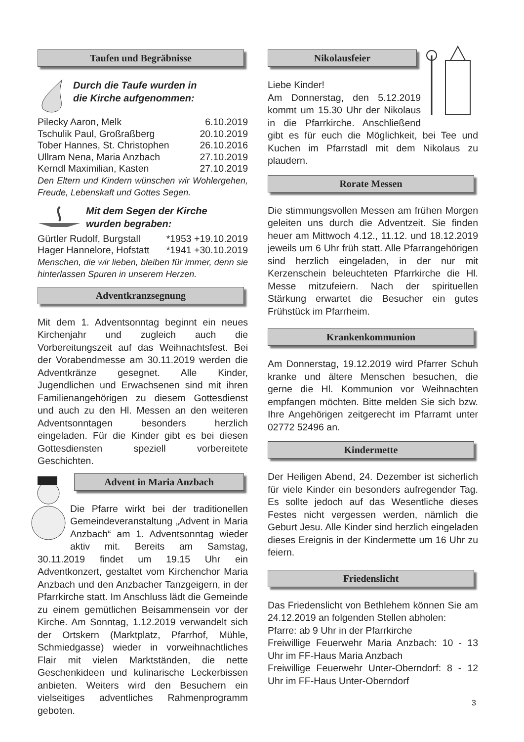Taufen und Begräbnisse
Durch die Taufe wurden in
die Kirche aufgenommen:
| Pilecky Aaron, Melk | 6.10.2019 |
| Tschulik Paul, Großraßberg | 20.10.2019 |
| Tober Hannes, St. Christophen | 26.10.2016 |
| Ullram Nena, Maria Anzbach | 27.10.2019 |
| Kerndl Maximilian, Kasten | 27.10.2019 |
Den Eltern und Kindern wünschen wir Wohlergehen, Freude, Lebenskaft und Gottes Segen.
Mit dem Segen der Kirche
wurden begraben:
| Gürtler Rudolf, Burgstall | *1953 +19.10.2019 |
| Hager Hannelore, Hofstatt | *1941 +30.10.2019 |
Menschen, die wir lieben, bleiben für immer, denn sie hinterlassen Spuren in unserem Herzen.
Adventkranzsegnung
Mit dem 1. Adventsonntag beginnt ein neues Kirchenjahr und zugleich auch die Vorbereitungszeit auf das Weihnachtsfest. Bei der Vorabendmesse am 30.11.2019 werden die Adventkränze gesegnet. Alle Kinder, Jugendlichen und Erwachsenen sind mit ihren Familienangehörigen zu diesem Gottesdienst und auch zu den Hl. Messen an den weiteren Adventsonntagen besonders herzlich eingeladen. Für die Kinder gibt es bei diesen Gottesdiensten speziell vorbereitete Geschichten.
Advent in Maria Anzbach
Die Pfarre wirkt bei der traditionellen Gemeindeveranstaltung „Advent in Maria Anzbach“ am 1. Adventsonntag wieder aktiv mit. Bereits am Samstag, 30.11.2019 findet um 19.15 Uhr ein Adventkonzert, gestaltet vom Kirchenchor Maria Anzbach und den Anzbacher Tanzgeigern, in der Pfarrkirche statt. Im Anschluss lädt die Gemeinde zu einem gemütlichen Beisammensein vor der Kirche. Am Sonntag, 1.12.2019 verwandelt sich der Ortskern (Marktplatz, Pfarrhof, Mühle, Schmiedgasse) wieder in vorweihnachtliches Flair mit vielen Marktständen, die nette Geschenkideen und kulinarische Leckerbissen anbieten. Weiters wird den Besuchern ein vielseitiges adventliches Rahmenprogramm geboten.
Nikolausfeier
Liebe Kinder!
Am Donnerstag, den 5.12.2019 kommt um 15.30 Uhr der Nikolaus in die Pfarrkirche. Anschließend gibt es für euch die Möglichkeit, bei Tee und Kuchen im Pfarrstadl mit dem Nikolaus zu plaudern.
Rorate Messen
Die stimmungsvollen Messen am frühen Morgen geleiten uns durch die Adventzeit. Sie finden heuer am Mittwoch 4.12., 11.12. und 18.12.2019 jeweils um 6 Uhr früh statt. Alle Pfarrangehörigen sind herzlich eingeladen, in der nur mit Kerzenschein beleuchteten Pfarrkirche die Hl. Messe mitzufeiern. Nach der spirituellen Stärkung erwartet die Besucher ein gutes Frühstück im Pfarrheim.
Krankenkommunion
Am Donnerstag, 19.12.2019 wird Pfarrer Schuh kranke und ältere Menschen besuchen, die gerne die Hl. Kommunion vor Weihnachten empfangen möchten. Bitte melden Sie sich bzw. Ihre Angehörigen zeitgerecht im Pfarramt unter 02772 52496 an.
Kindermette
Der Heiligen Abend, 24. Dezember ist sicherlich für viele Kinder ein besonders aufregender Tag. Es sollte jedoch auf das Wesentliche dieses Festes nicht vergessen werden, nämlich die Geburt Jesu. Alle Kinder sind herzlich eingeladen dieses Ereignis in der Kindermette um 16 Uhr zu feiern.
Friedenslicht
Das Friedenslicht von Bethlehem können Sie am 24.12.2019 an folgenden Stellen abholen:
Pfarre: ab 9 Uhr in der Pfarrkirche
Freiwillige Feuerwehr Maria Anzbach: 10 - 13 Uhr im FF-Haus Maria Anzbach
Freiwillige Feuerwehr Unter-Oberndorf: 8 - 12 Uhr im FF-Haus Unter-Oberndorf
3